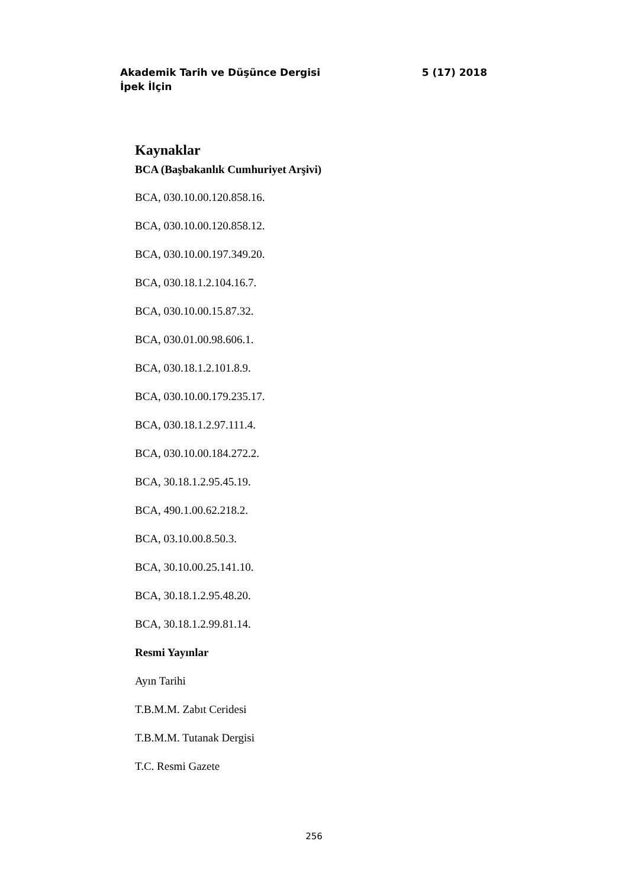Akademik Tarih ve Düşünce Dergisi 5 (17) 2018
İpek İlçin
Kaynaklar
BCA (Başbakanlık Cumhuriyet Arşivi)
BCA, 030.10.00.120.858.16.
BCA, 030.10.00.120.858.12.
BCA, 030.10.00.197.349.20.
BCA, 030.18.1.2.104.16.7.
BCA, 030.10.00.15.87.32.
BCA, 030.01.00.98.606.1.
BCA, 030.18.1.2.101.8.9.
BCA, 030.10.00.179.235.17.
BCA, 030.18.1.2.97.111.4.
BCA, 030.10.00.184.272.2.
BCA, 30.18.1.2.95.45.19.
BCA, 490.1.00.62.218.2.
BCA, 03.10.00.8.50.3.
BCA, 30.10.00.25.141.10.
BCA, 30.18.1.2.95.48.20.
BCA, 30.18.1.2.99.81.14.
Resmi Yayınlar
Ayın Tarihi
T.B.M.M. Zabıt Ceridesi
T.B.M.M. Tutanak Dergisi
T.C. Resmi Gazete
256